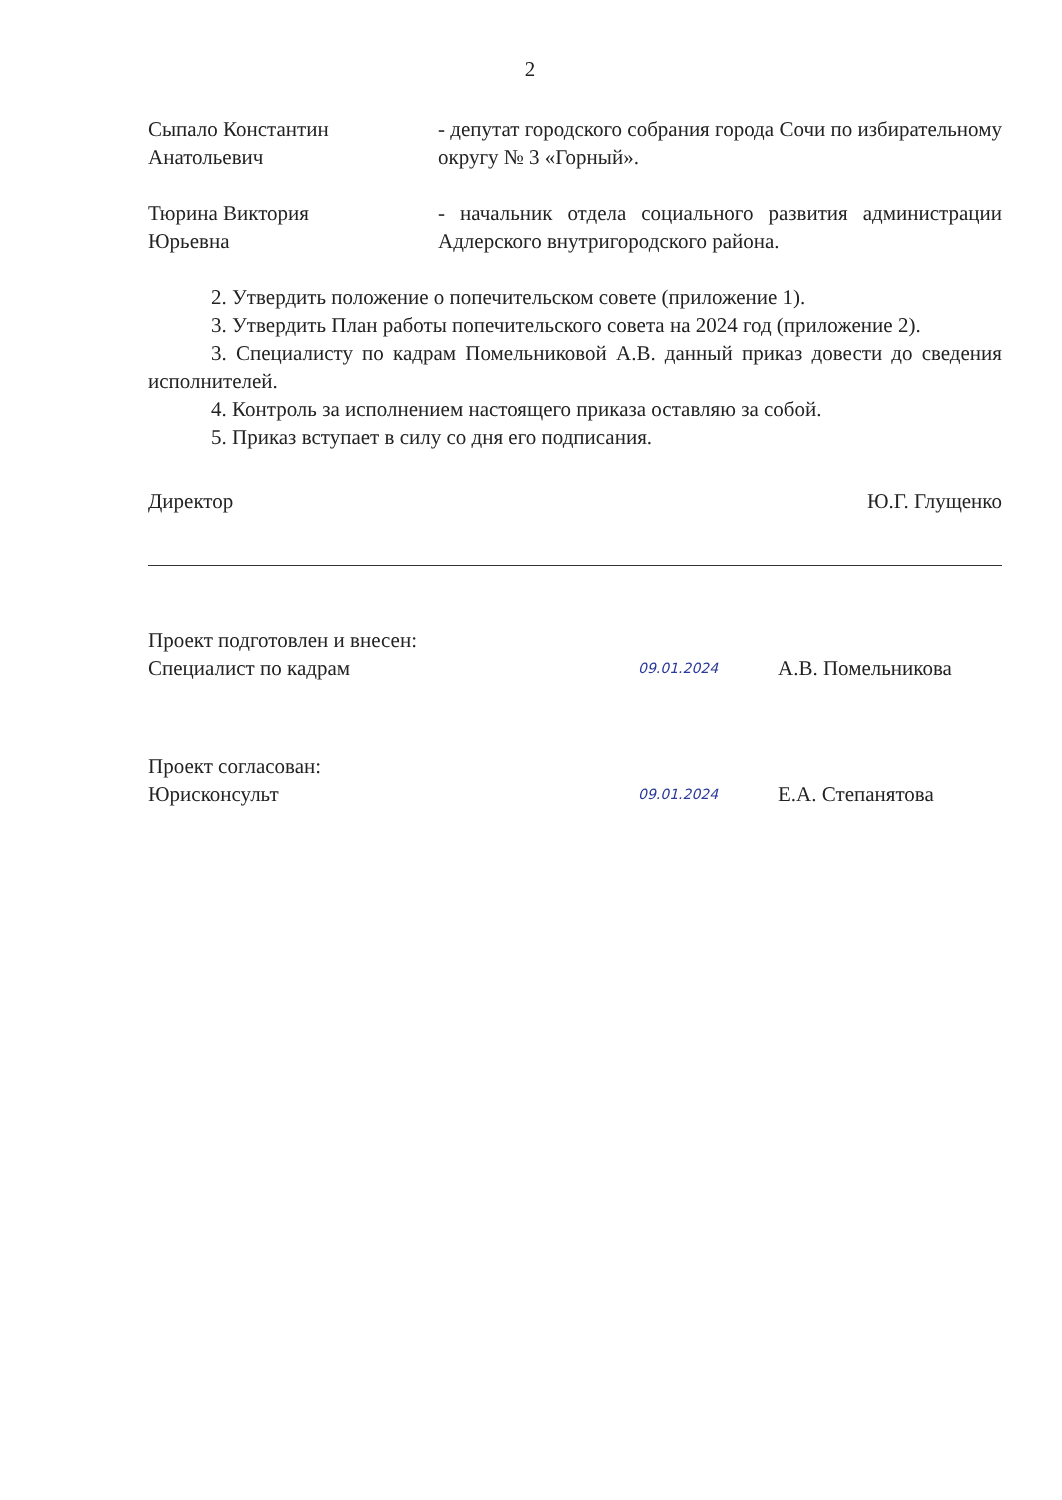2
Сыпало Константин
Анатольевич
- депутат городского собрания города Сочи по избирательному округу № 3 «Горный».
Тюрина Виктория
Юрьевна
- начальник отдела социального развития администрации Адлерского внутригородского района.
2. Утвердить положение о попечительском совете (приложение 1).
3. Утвердить План работы попечительского совета на 2024 год (приложение 2).
3. Специалисту по кадрам Помельниковой А.В. данный приказ довести до сведения исполнителей.
4. Контроль за исполнением настоящего приказа оставляю за собой.
5. Приказ вступает в силу со дня его подписания.
Директор Ю.Г. Глущенко
Проект подготовлен и внесен:
Специалист по кадрам
09.01.2024
А.В. Помельникова
Проект согласован:
Юрисконсульт
09.01.2024
Е.А. Степанятова